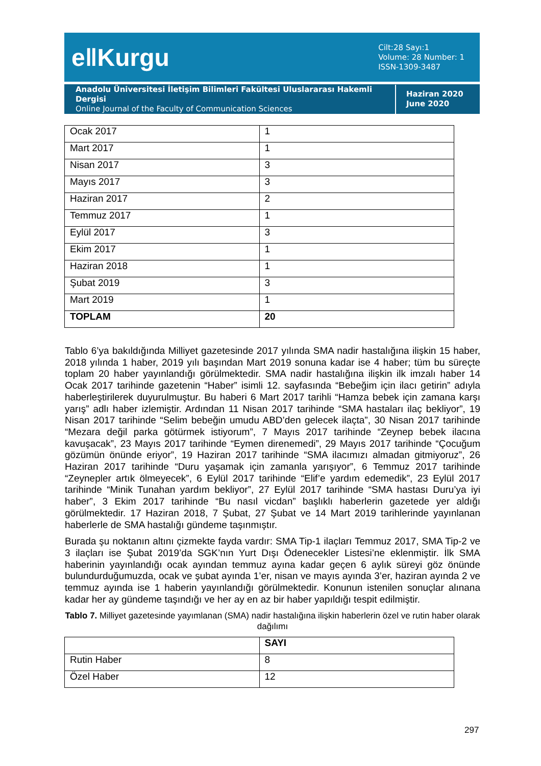e‖Kurgu
Cilt:28 Sayı:1
Volume: 28 Number: 1
ISSN-1309-3487
Anadolu Üniversitesi İletişim Bilimleri Fakültesi Uluslararası Hakemli Dergisi
Online Journal of the Faculty of Communication Sciences
Haziran 2020
June 2020
| Ocak 2017 | 1 |
| Mart 2017 | 1 |
| Nisan 2017 | 3 |
| Mayıs 2017 | 3 |
| Haziran 2017 | 2 |
| Temmuz 2017 | 1 |
| Eylül 2017 | 3 |
| Ekim 2017 | 1 |
| Haziran 2018 | 1 |
| Şubat 2019 | 3 |
| Mart 2019 | 1 |
| TOPLAM | 20 |
Tablo 6’ya bakıldığında Milliyet gazetesinde 2017 yılında SMA nadir hastalığına ilişkin 15 haber, 2018 yılında 1 haber, 2019 yılı başından Mart 2019 sonuna kadar ise 4 haber; tüm bu süreçte toplam 20 haber yayınlandığı görülmektedir. SMA nadir hastalığına ilişkin ilk imzalı haber 14 Ocak 2017 tarihinde gazetenin “Haber” isimli 12. sayfasında “Bebeğim için ilacı getirin” adıyla haberleştirilerek duyurulmuştur. Bu haberi 6 Mart 2017 tarihli “Hamza bebek için zamana karşı yarış” adlı haber izlemiştir. Ardından 11 Nisan 2017 tarihinde “SMA hastaları ilaç bekliyor”, 19 Nisan 2017 tarihinde “Selim bebeğin umudu ABD’den gelecek ilaçta”, 30 Nisan 2017 tarihinde “Mezara değil parka götürmek istiyorum”, 7 Mayıs 2017 tarihinde “Zeynep bebek ilacına kavuşacak”, 23 Mayıs 2017 tarihinde “Eymen direnemedi”, 29 Mayıs 2017 tarihinde “Çocuğum gözümün önünde eriyor”, 19 Haziran 2017 tarihinde “SMA ilacımızı almadan gitmiyoruz”, 26 Haziran 2017 tarihinde “Duru yaşamak için zamanla yarışıyor”, 6 Temmuz 2017 tarihinde “Zeynepler artık ölmeyecek”, 6 Eylül 2017 tarihinde “Elif’e yardım edemedik”, 23 Eylül 2017 tarihinde “Minik Tunahan yardım bekliyor”, 27 Eylül 2017 tarihinde “SMA hastası Duru’ya iyi haber”, 3 Ekim 2017 tarihinde “Bu nasıl vicdan” başlıklı haberlerin gazetede yer aldığı görülmektedir. 17 Haziran 2018, 7 Şubat, 27 Şubat ve 14 Mart 2019 tarihlerinde yayınlanan haberlerle de SMA hastalığı gündeme taşınmıştır.
Burada şu noktanın altını çizmekte fayda vardır: SMA Tip-1 ilaçları Temmuz 2017, SMA Tip-2 ve 3 ilaçları ise Şubat 2019’da SGK’nın Yurt Dışı Ödenecekler Listesi’ne eklenmiştir. İlk SMA haberinin yayınlandığı ocak ayından temmuz ayına kadar geçen 6 aylık süreyi göz önünde bulundurduğumuzda, ocak ve şubat ayında 1’er, nisan ve mayıs ayında 3’er, haziran ayında 2 ve temmuz ayında ise 1 haberin yayınlandığı görülmektedir. Konunun istenilen sonuçlar alınana kadar her ay gündeme taşındığı ve her ay en az bir haber yapıldığı tespit edilmiştir.
Tablo 7. Milliyet gazetesinde yayımlanan (SMA) nadir hastalığına ilişkin haberlerin özel ve rutin haber olarak dağılımı
| | SAYI |
| --- | --- |
| Rutin Haber | 8 |
| Özel Haber | 12 |
297